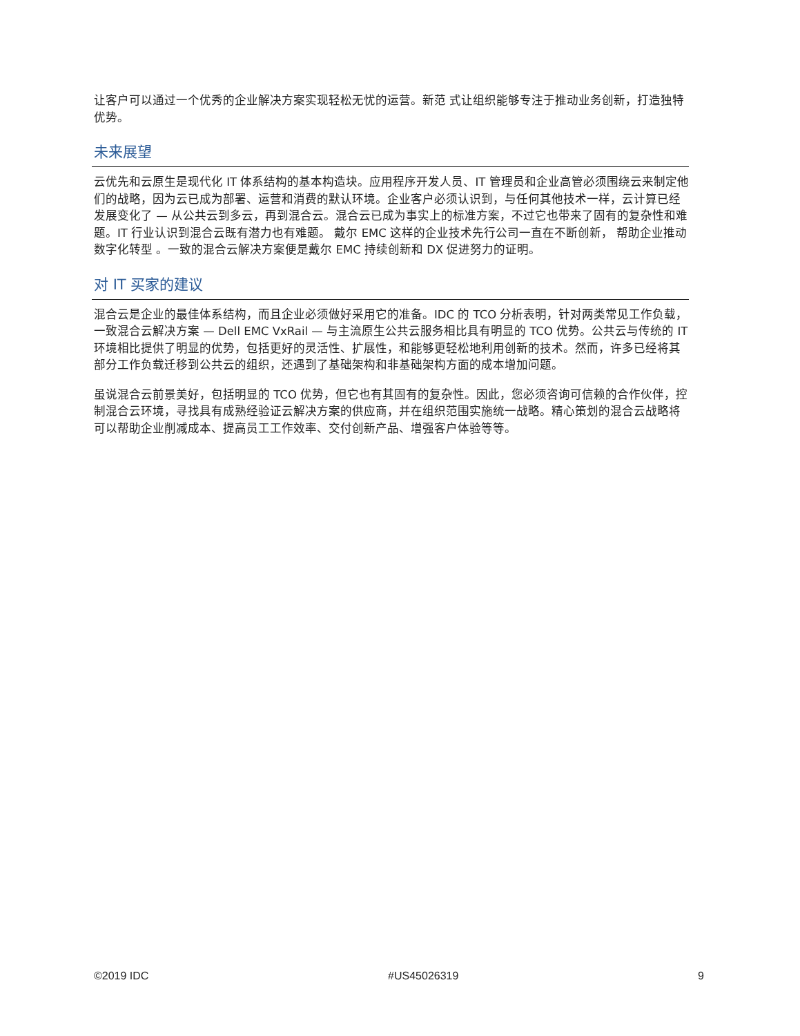让客户可以通过一个优秀的企业解决方案实现轻松无忧的运营。新范 式让组织能够专注于推动业务创新，打造独特优势。
未来展望
云优先和云原生是现代化 IT 体系结构的基本构造块。应用程序开发人员、IT 管理员和企业高管必须围绕云来制定他们的战略，因为云已成为部署、运营和消费的默认环境。企业客户必须认识到，与任何其他技术一样，云计算已经发展变化了 — 从公共云到多云，再到混合云。混合云已成为事实上的标准方案，不过它也带来了固有的复杂性和难题。IT 行业认识到混合云既有潜力也有难题。 戴尔 EMC 这样的企业技术先行公司一直在不断创新， 帮助企业推动数字化转型 。一致的混合云解决方案便是戴尔 EMC 持续创新和 DX 促进努力的证明。
对 IT 买家的建议
混合云是企业的最佳体系结构，而且企业必须做好采用它的准备。IDC 的 TCO 分析表明，针对两类常见工作负载，一致混合云解决方案 — Dell EMC VxRail — 与主流原生公共云服务相比具有明显的 TCO 优势。公共云与传统的 IT 环境相比提供了明显的优势，包括更好的灵活性、扩展性，和能够更轻松地利用创新的技术。然而，许多已经将其部分工作负载迁移到公共云的组织，还遇到了基础架构和非基础架构方面的成本增加问题。
虽说混合云前景美好，包括明显的 TCO 优势，但它也有其固有的复杂性。因此，您必须咨询可信赖的合作伙伴，控制混合云环境，寻找具有成熟经验证云解决方案的供应商，并在组织范围实施统一战略。精心策划的混合云战略将可以帮助企业削减成本、提高员工工作效率、交付创新产品、增强客户体验等等。
©2019 IDC #US45026319 9